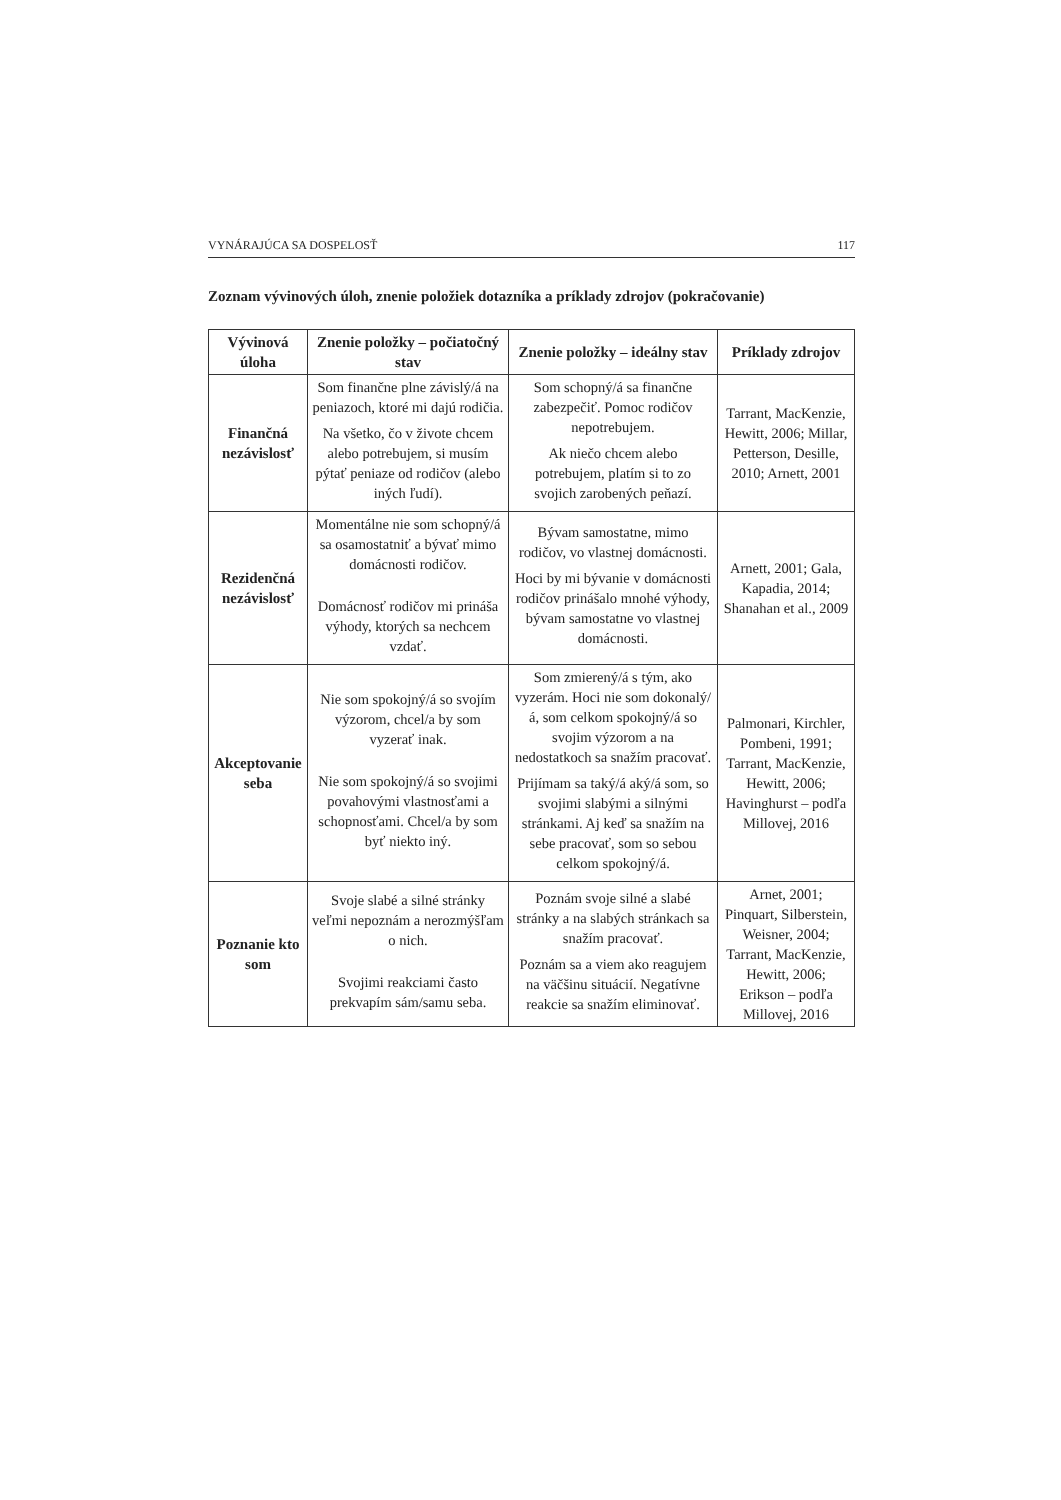VYNÁRAJÚCA SA DOSPELOSŤ 117
Zoznam vývinových úloh, znenie položiek dotazníka a príklady zdrojov (pokračovanie)
| Vývinová úloha | Znenie položky – počiatočný stav | Znenie položky – ideálny stav | Príklady zdrojov |
| --- | --- | --- | --- |
| Finančná nezávislosť | Som finančne plne závislý/á na peniazoch, ktoré mi dajú rodičia. Na všetko, čo v živote chcem alebo potrebujem, si musím pýtať peniaze od rodičov (alebo iných ľudí). | Som schopný/á sa finančne zabezpečiť. Pomoc rodičov nepotrebujem. Ak niečo chcem alebo potrebujem, platím si to zo svojich zarobených peňazí. | Tarrant, MacKenzie, Hewitt, 2006; Millar, Petterson, Desille, 2010; Arnett, 2001 |
| Rezidenčná nezávislosť | Momentálne nie som schopný/á sa osamostatniť a bývať mimo domácnosti rodičov. Domácnosť rodičov mi prináša výhody, ktorých sa nechcem vzdať. | Bývam samostatne, mimo rodičov, vo vlastnej domácnosti. Hoci by mi bývanie v domácnosti rodičov prinášalo mnohé výhody, bývam samostatne vo vlastnej domácnosti. | Arnett, 2001; Gala, Kapadia, 2014; Shanahan et al., 2009 |
| Akceptovanie seba | Nie som spokojný/á so svojím výzorom, chcel/a by som vyzerať inak. Nie som spokojný/á so svojimi povahovými vlastnosťami a schopnosťami. Chcel/a by som byť niekto iný. | Som zmierený/á s tým, ako vyzerám. Hoci nie som dokonalý/á, som celkom spokojný/á so svojim výzorom a na nedostatkoch sa snažím pracovať. Prijímam sa taký/á aký/á som, so svojimi slabými a silnými stránkami. Aj keď sa snažím na sebe pracovať, som so sebou celkom spokojný/á. | Palmonari, Kirchler, Pombeni, 1991; Tarrant, MacKenzie, Hewitt, 2006; Havinghurst – podľa Millovej, 2016 |
| Poznanie kto som | Svoje slabé a silné stránky veľmi nepoznám a nerozmýšľam o nich. Svojimi reakciami často prekvapím sám/samu seba. | Poznám svoje silné a slabé stránky a na slabých stránkach sa snažím pracovať. Poznám sa a viem ako reagujem na väčšinu situácií. Negatívne reakcie sa snažím eliminovať. | Arnet, 2001; Pinquart, Silberstein, Weisner, 2004; Tarrant, MacKenzie, Hewitt, 2006; Erikson – podľa Millovej, 2016 |